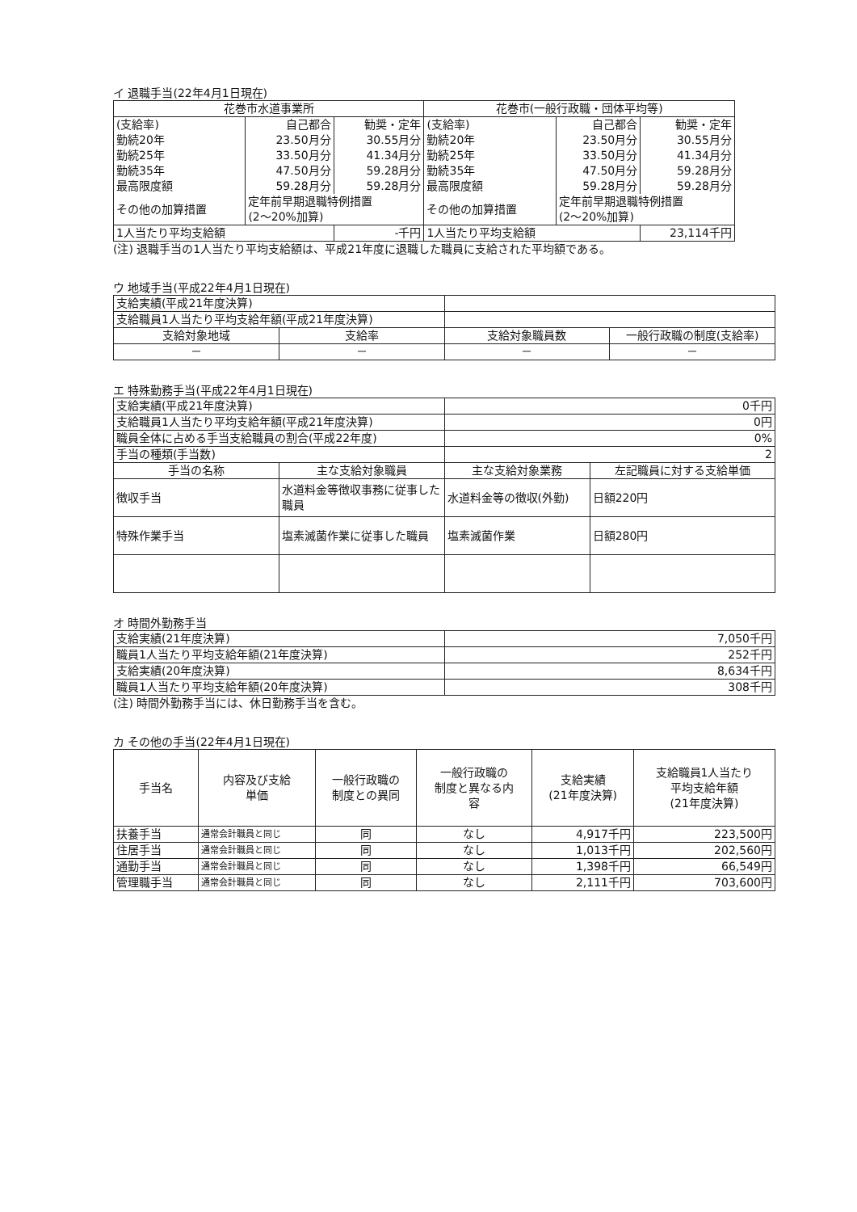イ 退職手当(22年4月1日現在)
| 花巻市水道事業所 | | | 花巻市(一般行政職・団体平均等) | | |
| --- | --- | --- | --- | --- | --- |
| (支給率) | 自己都合 | 勧奨・定年 | (支給率) | 自己都合 | 勧奨・定年 |
| 勤続20年 | 23.50月分 | 30.55月分 | 勤続20年 | 23.50月分 | 30.55月分 |
| 勤続25年 | 33.50月分 | 41.34月分 | 勤続25年 | 33.50月分 | 41.34月分 |
| 勤続35年 | 47.50月分 | 59.28月分 | 勤続35年 | 47.50月分 | 59.28月分 |
| 最高限度額 | 59.28月分 | 59.28月分 | 最高限度額 | 59.28月分 | 59.28月分 |
| その他の加算措置 | 定年前早期退職特例措置 (2～20%加算) | | その他の加算措置 | 定年前早期退職特例措置 (2～20%加算) | |
| 1人当たり平均支給額 | | -千円 | 1人当たり平均支給額 | | 23,114千円 |
(注) 退職手当の1人当たり平均支給額は、平成21年度に退職した職員に支給された平均額である。
ウ 地域手当(平成22年4月1日現在)
| 支給実績(平成21年度決算) | | | |
| 支給職員1人当たり平均支給年額(平成21年度決算) | | | |
| 支給対象地域 | 支給率 | 支給対象職員数 | 一般行政職の制度(支給率) |
| － | － | － | － |
エ 特殊勤務手当(平成22年4月1日現在)
| 支給実績(平成21年度決算) | | 0千円 | |
| 支給職員1人当たり平均支給年額(平成21年度決算) | | 0円 | |
| 職員全体に占める手当支給職員の割合(平成22年度) | | 0% | |
| 手当の種類(手当数) | | 2 | |
| 手当の名称 | 主な支給対象職員 | 主な支給対象業務 | 左記職員に対する支給単価 |
| 徴収手当 | 水道料金等徴収事務に従事した職員 | 水道料金等の徴収(外勤) | 日額220円 |
| 特殊作業手当 | 塩素滅菌作業に従事した職員 | 塩素滅菌作業 | 日額280円 |
オ 時間外勤務手当
| 支給実績(21年度決算) | 7,050千円 |
| 職員1人当たり平均支給年額(21年度決算) | 252千円 |
| 支給実績(20年度決算) | 8,634千円 |
| 職員1人当たり平均支給年額(20年度決算) | 308千円 |
(注) 時間外勤務手当には、休日勤務手当を含む。
カ その他の手当(22年4月1日現在)
| 手当名 | 内容及び支給 単価 | 一般行政職の 制度との異同 | 一般行政職の 制度と異なる内 容 | 支給実績 (21年度決算) | 支給職員1人当たり 平均支給年額 (21年度決算) |
| --- | --- | --- | --- | --- | --- |
| 扶養手当 | 通常会計職員と同じ | 同 | なし | 4,917千円 | 223,500円 |
| 住居手当 | 通常会計職員と同じ | 同 | なし | 1,013千円 | 202,560円 |
| 通勤手当 | 通常会計職員と同じ | 同 | なし | 1,398千円 | 66,549円 |
| 管理職手当 | 通常会計職員と同じ | 同 | なし | 2,111千円 | 703,600円 |